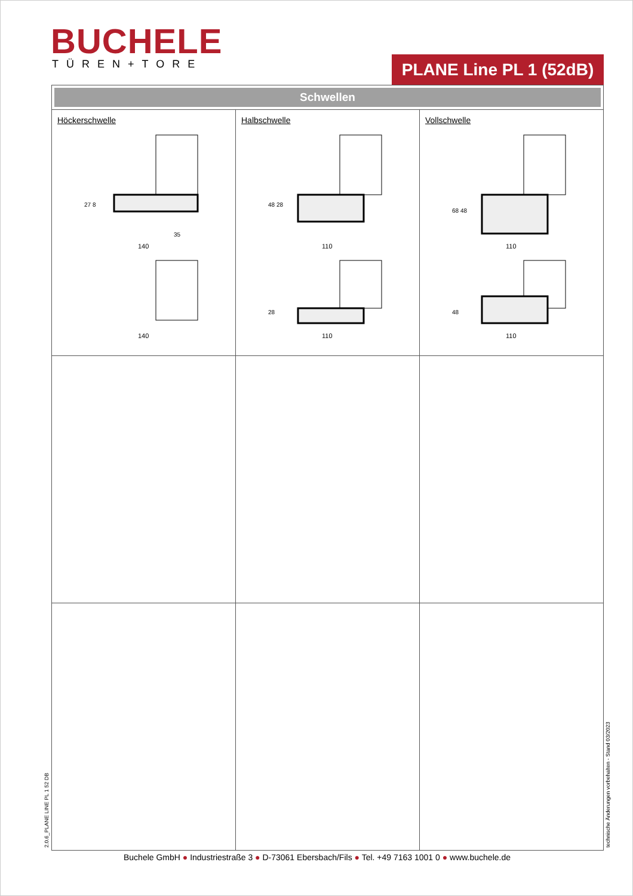BUCHELE TÜREN+TORE
PLANE Line PL 1 (52dB)
| Schwellen | | |
| Höckerschwelle 140 140 27 8 35 | Halbschwelle 110 48 28 28 110 | Vollschwelle 110 68 48 48 110 |
2.0.6_PLANE LINE PL 1 52 DB technische Änderungen vorbehalten - Stand 03/2023
Buchele GmbH ● Industriestraße 3 ● D-73061 Ebersbach/Fils ● Tel. +49 7163 1001 0 ● www.buchele.de